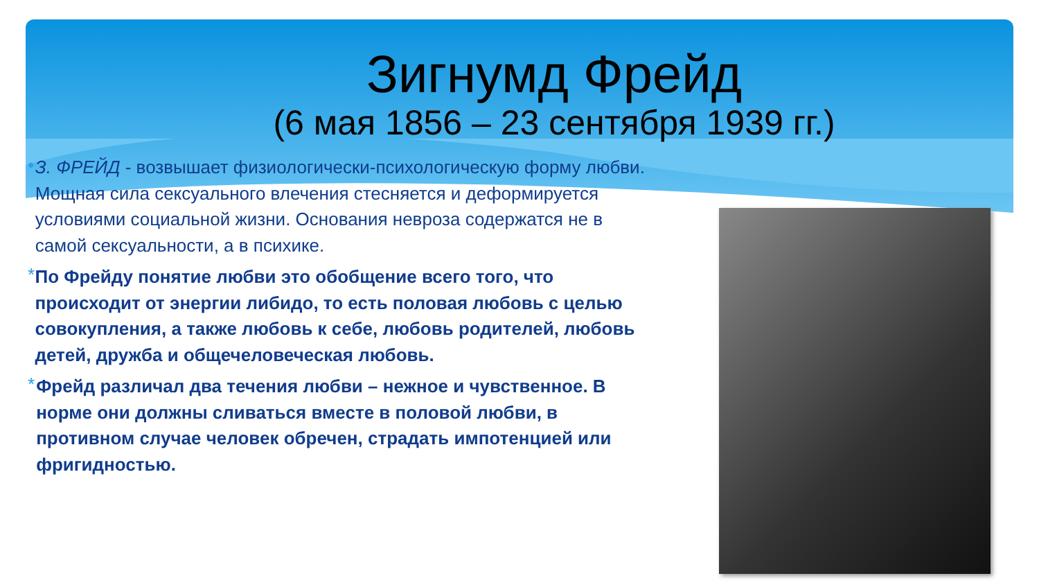Зигнумд Фрейд
(6 мая 1856 – 23 сентября 1939 гг.)
•
З. ФРЕЙД - возвышает физиологически-психологическую форму любви. Мощная сила сексуального влечения стесняется и деформируется условиями социальной жизни. Основания невроза содержатся не в самой сексуальности, а в психике.
*
По Фрейду понятие любви это обобщение всего того, что происходит от энергии либидо, то есть половая любовь с целью совокупления, а также любовь к себе, любовь родителей, любовь детей, дружба и общечеловеческая любовь.
*
Фрейд различал два течения любви – нежное и чувственное. В норме они должны сливаться вместе в половой любви, в противном случае человек обречен, страдать импотенцией или фригидностью.